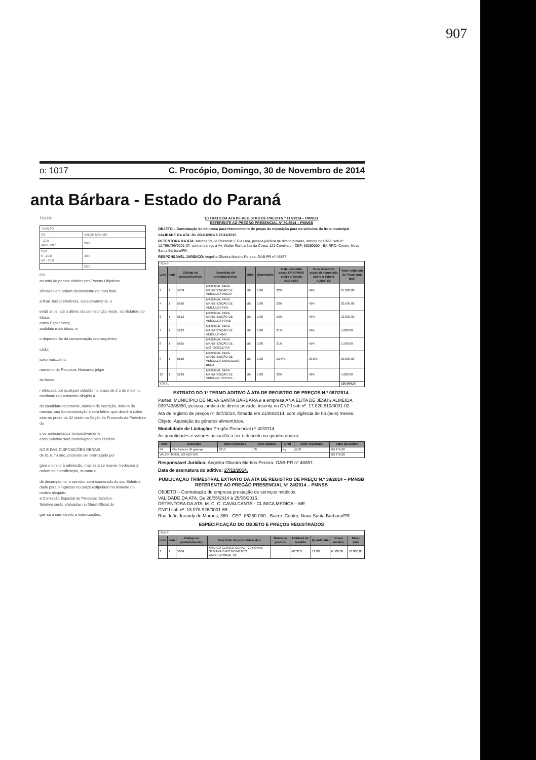907
o: 1017 C. Procópio, Domingo, 30 de Novembro de 2014
anta Bárbara - Estado do Paraná
TULOS
| TUAÇÃO | |
| OS | VALOR MÁXIMO |
| - 10,0 ANO - 20,0 | 20,0 |
| 10,0 S - 20,0 AS - 30,0 | 30,0 |
| | 50,0 |
OS
ao total de pontos obtidos nas Provas Objetivas
sificados em ordem decrescente da nota final,
a final, terá preferência, sucessivamente, o
enta) anos, até o último dia de inscrição neste , do Estatuto do Idoso;
entos Específicos;
andidato mais idoso; e
o dependerão da comprovação dos seguintes
cado;
sexo masculino;
rtamento de Recursos Humanos julgar
as fases:
r efetuada por qualquer cidadão no prazo de 2 o do mesmo, mediante requerimento dirigido a
do candidato recorrente, número de inscrição, inatura do mesmo, sua fundamentação e será letivo, que decidirá sobre este no prazo de 02 olado na Seção de Protocolo da Prefeitura do
s se apresentados tempestivamente.
esso Seletivo será homologado pelo Prefeito
NO E DAS DISPOSIÇÕES GERAIS
de 01 (um) ano, podendo ser prorrogado por
gera o direito à admissão, mas esta se houver, bedecerá à ordem de classificação, durante o
de desempenho, o servidor será exonerado do sso Seletivo.
dade para o ingresso no prazo estipulado na lemente do motivo alegado.
a Comissão Especial de Processo Seletivo.
Seletivo serão efetuadas no Mural Oficial do
guir se à sem direito a indenizações:
EXTRATO DA ATA DE REGISTRO DE PREÇO N.º 117/2014 – PMNSB
REFERENTE AO PREGÃO PRESENCIAL Nº 50/2014 – PMNSB
OBJETO – Contratação de empresa para fornecimento de peças de reposição para os veículos da frota municipal
VALIDADE DA ATA: De 26/11/2014 à 25/11/2015.
DETENTORA DA ATA: Marcos Paulo Rezende E Cia Ltda, pessoa jurídica de direito privado, inscrita no CNPJ sob nº. 12.799.799/0001-07, com endereço à Av. Walter Guimarães da Costa, 121 Comércio - CEP: 86250000 - BAIRRO: Centro, Nova Santa Bárbara/PR.
RESPONSÁVEL JURÍDICO: Angelita Oliveira Martins Pereira, OAB-PR nº 48857.
| ITENS | | | | | | | | |
| Lote | Item | Código do produto/serviço | Descrição do produto/serviço | Unid. | Quantidade | % de desconto peças ORIGINAIS sobre a Tabela AUDATEX | % de desconto peças de reposição sobre a Tabela AUDATEX | Valor estimado de Peças (por lote) |
| 3 | 1 | 5609 | MATERIAL PARA MANUTENÇÃO DE VEÍCULOS IVECO | UN | 1,00 | 32% | 42% | 27.000,00 |
| 4 | 1 | 5610 | MATERIAL PARA MANUTENÇÃO DE VEÍCULOS FIAT | UN | 1,00 | 33% | 43% | 20.500,00 |
| 6 | 1 | 5612 | MATERIAL PARA MANUTENÇÃO DE VEÍCULOS FORD | UN | 1,00 | 33% | 43% | 32.000,00 |
| 7 | 1 | 5613 | MATERIAL PARA MANUTENÇÃO DE VEÍCULO AMV | UN | 1,00 | 31% | 41% | 5.000,00 |
| 8 | 1 | 5615 | MATERIAL PARA MANUTENÇÃO DE MOTOCICLETAS | UN | 1,00 | 31% | 41% | 1.500,00 |
| 9 | 1 | 5616 | MATERIAL PARA MANUTENÇÃO DE VEÍCULOS MERCEDES BENZ | UN | 1,00 | 33,5% | 33,5% | 29.000,00 |
| 12 | 1 | 5619 | MATERIAL PARA MANUTENÇÃO DE VEÍCULO TOYOTA | UN | 1,00 | 32% | 42% | 5.000,00 |
| TOTAL | | | | | | | | 120.000,00 |
EXTRATO DO 1º TERMO ADITIVO À ATA DE REGISTRO DE PREÇOS N.º 087/2014.
Partes: MUNICÍPIO DE NOVA SANTA BÁRBARA e a empresa ANA ELITA DE JESUS ALMEIDA 03974388850, pessoa jurídica de direito privado, inscrita no CNPJ sob nº. 17.020.810/0001-02.
Ata de registro de preços nº 087/2014, firmada em 21/08/2014, com vigência de 06 (seis) meses.
Objeto: Aquisição de gêneros alimentícios.
Modalidade de Licitação: Pregão Presencial nº 40/2014.
As quantidades e valores passarão a ser o descrito no quadro abaixo:
| Item | Descrição | Qtde registrada | Qtde aditada | Unid | Valor registrado | Valor do aditivo |
| --- | --- | --- | --- | --- | --- | --- |
| 94 | Pão francês 50 gramas | 2610 | 70 | Kg | 6,80 | R$ 476,00 |
| VALOR TOTAL DO ADITIVO | | | | | | R$ 476,00 |
Responsável Jurídico: Angelita Oliveira Martins Pereira, OAB-PR nº 48857.
Data de assinatura do aditivo: 27/11/2014.
PUBLICAÇÃO TRIMESTRAL EXTRATO DA ATA DE REGISTRO DE PREÇO N.º 38/2014 – PMNSB
REFERENTE AO PREGÃO PRESENCIAL Nº 24/2014 – PMNSB
OBJETO – Contratação de empresa prestação de serviços médicos.
VALIDADE DA ATA: De 26/05/2014 à 25/05/2015.
DETENTORA DA ATA: M. C. C. CAVALCANTE - CLINICA MEDICA – ME
CNPJ sob nº. 18.078.926/0001-65
Rua João Jurandy de Moraes, 360 - CEP: 86250-000 - Bairro: Centro, Nova Santa Bárbara/PR.
ESPECIFICAÇÃO DO OBJETO E PREÇOS REGISTRADOS
| ITENS | | | | | | | | |
| Lote | Item | Código do produto/serviço | Descrição do produto/serviço | Marca do produto | Unidade de medida | Quantidade | Preço unitário | Preço total |
| 1 | 1 | 5884 | MÉDICO CLÍNICO GERAL - 20 HORAS SEMANAIS ATENDIMENTO AMBULATORIAL DE | | MESES | 12,00 | 6.500,00 | 78.000,00 |